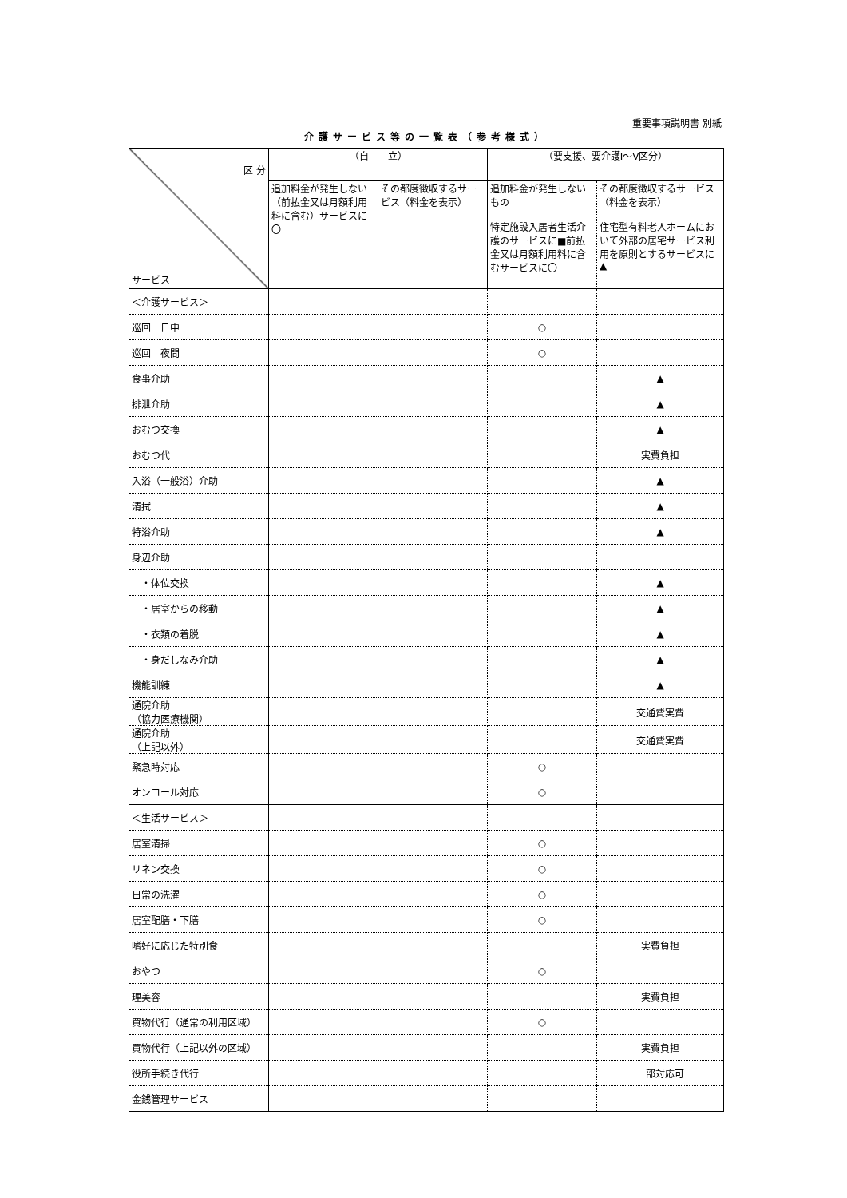重要事項説明書 別紙
介護サービス等の一覧表（参考様式）
| 区 分 サービス | （自 立） | | （要支援、要介護Ⅰ～Ⅴ区分） | |
| | 追加料金が発生しない（前払金又は月額利用料に含む）サービスに〇 | その都度徴収するサービス（料金を表示） | 追加料金が発生しないもの 特定施設入居者生活介護のサービスに■前払金又は月額利用料に含むサービスに〇 | その都度徴収するサービス（料金を表示） 住宅型有料老人ホームにおいて外部の居宅サービス利用を原則とするサービスに▲ |
| ＜介護サービス＞ | | | | |
| 巡回 日中 | | | ○ | |
| 巡回 夜間 | | | ○ | |
| 食事介助 | | | | ▲ |
| 排泄介助 | | | | ▲ |
| おむつ交換 | | | | ▲ |
| おむつ代 | | | | 実費負担 |
| 入浴（一般浴）介助 | | | | ▲ |
| 清拭 | | | | ▲ |
| 特浴介助 | | | | ▲ |
| 身辺介助 | | | | |
| ・体位交換 | | | | ▲ |
| ・居室からの移動 | | | | ▲ |
| ・衣類の着脱 | | | | ▲ |
| ・身だしなみ介助 | | | | ▲ |
| 機能訓練 | | | | ▲ |
| 通院介助 （協力医療機関） | | | | 交通費実費 |
| 通院介助 （上記以外） | | | | 交通費実費 |
| 緊急時対応 | | | ○ | |
| オンコール対応 | | | ○ | |
| ＜生活サービス＞ | | | | |
| 居室清掃 | | | ○ | |
| リネン交換 | | | ○ | |
| 日常の洗濯 | | | ○ | |
| 居室配膳・下膳 | | | ○ | |
| 嗜好に応じた特別食 | | | | 実費負担 |
| おやつ | | | ○ | |
| 理美容 | | | | 実費負担 |
| 買物代行（通常の利用区域） | | | ○ | |
| 買物代行（上記以外の区域） | | | | 実費負担 |
| 役所手続き代行 | | | | 一部対応可 |
| 金銭管理サービス | | | | |